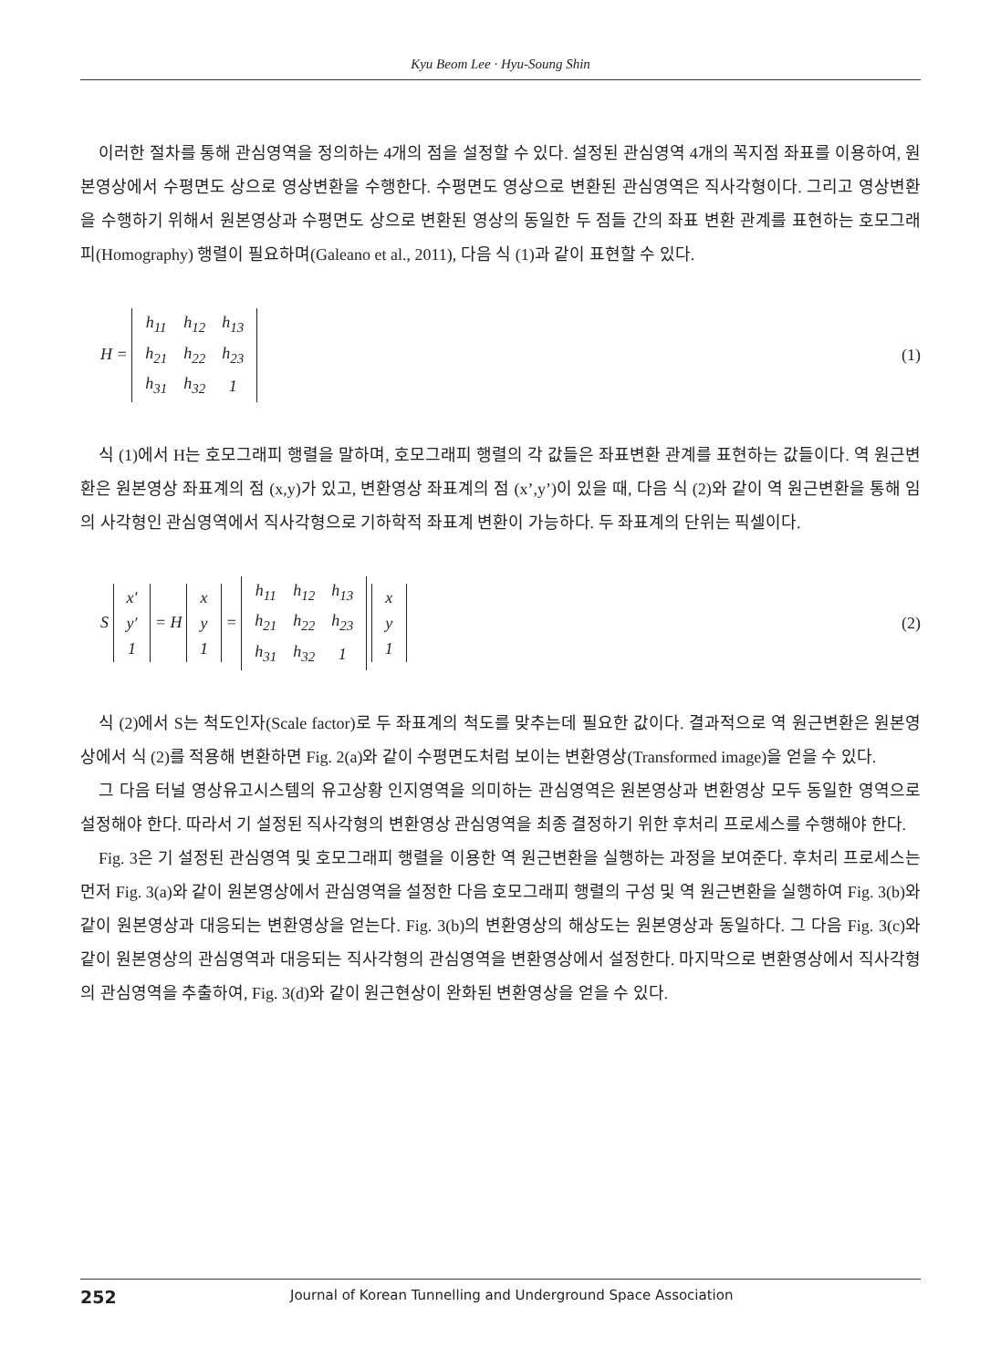Kyu Beom Lee · Hyu-Soung Shin
이러한 절차를 통해 관심영역을 정의하는 4개의 점을 설정할 수 있다. 설정된 관심영역 4개의 꼭지점 좌표를 이용하여, 원본영상에서 수평면도 상으로 영상변환을 수행한다. 수평면도 영상으로 변환된 관심영역은 직사각형이다. 그리고 영상변환을 수행하기 위해서 원본영상과 수평면도 상으로 변환된 영상의 동일한 두 점들 간의 좌표 변환 관계를 표현하는 호모그래피(Homography) 행렬이 필요하며(Galeano et al., 2011), 다음 식 (1)과 같이 표현할 수 있다.
H =
| h<sub>11</sub> | h<sub>12</sub> | h<sub>13</sub> |
| h<sub>21</sub> | h<sub>22</sub> | h<sub>23</sub> |
| h<sub>31</sub> | h<sub>32</sub> | 1 |
(1)
식 (1)에서 H는 호모그래피 행렬을 말하며, 호모그래피 행렬의 각 값들은 좌표변환 관계를 표현하는 값들이다. 역 원근변환은 원본영상 좌표계의 점 (x,y)가 있고, 변환영상 좌표계의 점 (x’,y’)이 있을 때, 다음 식 (2)와 같이 역 원근변환을 통해 임의 사각형인 관심영역에서 직사각형으로 기하학적 좌표계 변환이 가능하다. 두 좌표계의 단위는 픽셀이다.
S
| x′ |
| y′ |
| 1 |
= H
| x |
| y |
| 1 |
=
| h<sub>11</sub> | h<sub>12</sub> | h<sub>13</sub> |
| h<sub>21</sub> | h<sub>22</sub> | h<sub>23</sub> |
| h<sub>31</sub> | h<sub>32</sub> | 1 |
| x |
| y |
| 1 |
(2)
식 (2)에서 S는 척도인자(Scale factor)로 두 좌표계의 척도를 맞추는데 필요한 값이다. 결과적으로 역 원근변환은 원본영상에서 식 (2)를 적용해 변환하면 Fig. 2(a)와 같이 수평면도처럼 보이는 변환영상(Transformed image)을 얻을 수 있다.
그 다음 터널 영상유고시스템의 유고상황 인지영역을 의미하는 관심영역은 원본영상과 변환영상 모두 동일한 영역으로 설정해야 한다. 따라서 기 설정된 직사각형의 변환영상 관심영역을 최종 결정하기 위한 후처리 프로세스를 수행해야 한다.
Fig. 3은 기 설정된 관심영역 및 호모그래피 행렬을 이용한 역 원근변환을 실행하는 과정을 보여준다. 후처리 프로세스는 먼저 Fig. 3(a)와 같이 원본영상에서 관심영역을 설정한 다음 호모그래피 행렬의 구성 및 역 원근변환을 실행하여 Fig. 3(b)와 같이 원본영상과 대응되는 변환영상을 얻는다. Fig. 3(b)의 변환영상의 해상도는 원본영상과 동일하다. 그 다음 Fig. 3(c)와 같이 원본영상의 관심영역과 대응되는 직사각형의 관심영역을 변환영상에서 설정한다. 마지막으로 변환영상에서 직사각형의 관심영역을 추출하여, Fig. 3(d)와 같이 원근현상이 완화된 변환영상을 얻을 수 있다.
252 Journal of Korean Tunnelling and Underground Space Association